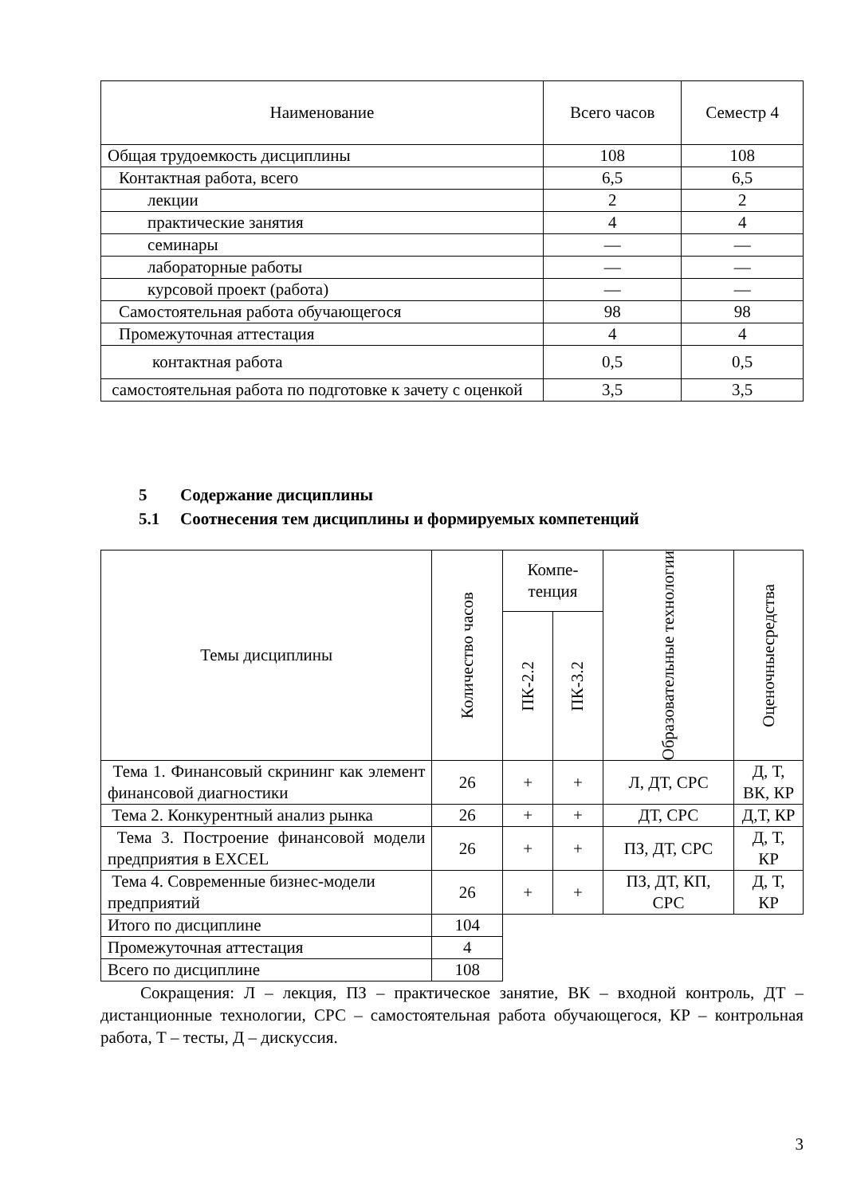| Наименование | Всего часов | Семестр 4 |
| --- | --- | --- |
| Общая трудоемкость дисциплины | 108 | 108 |
| Контактная работа, всего | 6,5 | 6,5 |
| лекции | 2 | 2 |
| практические занятия | 4 | 4 |
| семинары | — | — |
| лабораторные работы | — | — |
| курсовой проект (работа) | — | — |
| Самостоятельная работа обучающегося | 98 | 98 |
| Промежуточная аттестация | 4 | 4 |
| контактная работа | 0,5 | 0,5 |
| самостоятельная работа по подготовке к зачету с оценкой | 3,5 | 3,5 |
5 Содержание дисциплины
5.1 Соотнесения тем дисциплины и формируемых компетенций
| Темы дисциплины | Количество часов | Компе- тенция | | Образовательные технологии | Оценочныесредства |
| --- | --- | --- | --- | --- | --- |
| | | ПК-2.2 | ПК-3.2 | | |
| Тема 1. Финансовый скрининг как элемент финансовой диагностики | 26 | + | + | Л, ДТ, СРС | Д, Т, ВК, КР |
| Тема 2. Конкурентный анализ рынка | 26 | + | + | ДТ, СРС | Д,Т, КР |
| Тема 3. Построение финансовой модели предприятия в EXCEL | 26 | + | + | ПЗ, ДТ, СРС | Д, Т, КР |
| Тема 4. Современные бизнес-модели предприятий | 26 | + | + | ПЗ, ДТ, КП, СРС | Д, Т, КР |
| Итого по дисциплине | 104 | | | | |
| Промежуточная аттестация | 4 | | | | |
| Всего по дисциплине | 108 | | | | |
Сокращения: Л – лекция, ПЗ – практическое занятие, ВК – входной контроль, ДТ – дистанционные технологии, СРС – самостоятельная работа обучающегося, КР – контрольная работа, Т – тесты, Д – дискуссия.
3